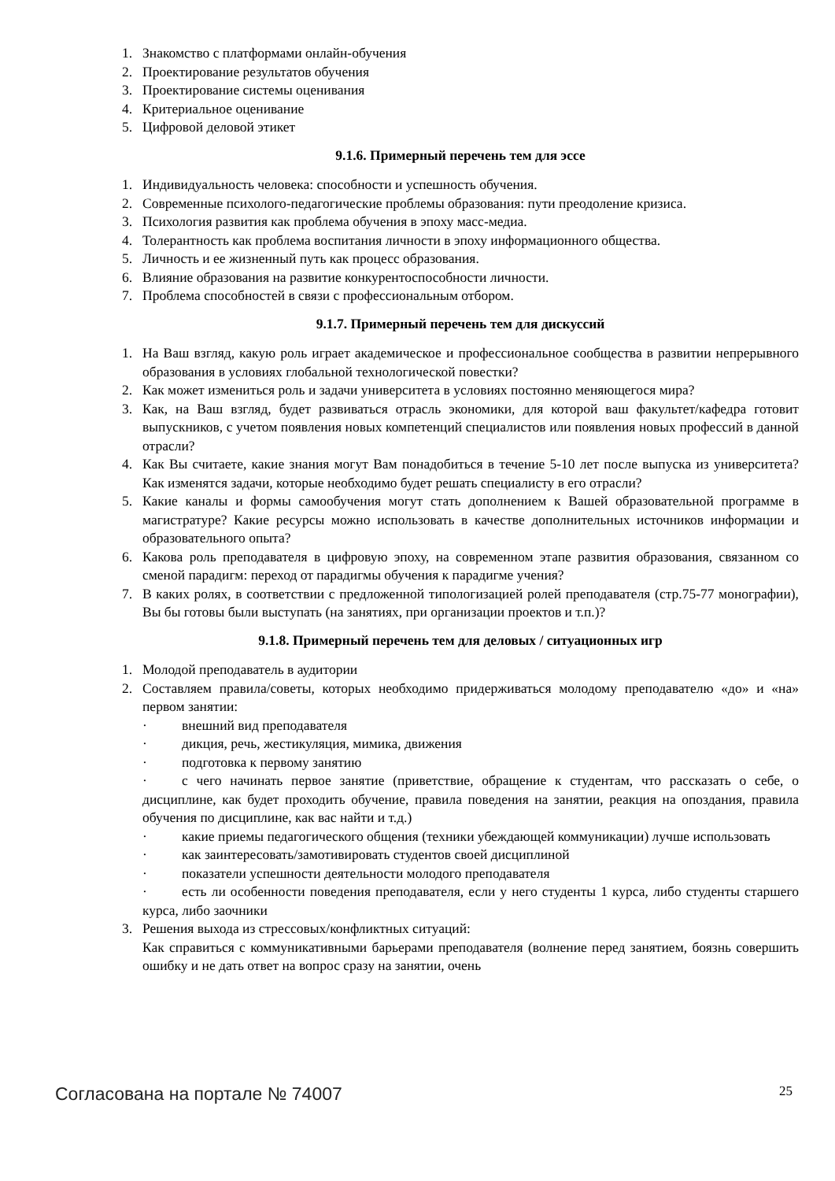1. Знакомство с платформами онлайн-обучения
2. Проектирование результатов обучения
3. Проектирование системы оценивания
4. Критериальное оценивание
5. Цифровой деловой этикет
9.1.6. Примерный перечень тем для эссе
1. Индивидуальность человека: способности и успешность обучения.
2. Современные психолого-педагогические проблемы образования: пути преодоление кризиса.
3. Психология развития как проблема обучения в эпоху масс-медиа.
4. Толерантность как проблема воспитания личности в эпоху информационного общества.
5. Личность и ее жизненный путь как процесс образования.
6. Влияние образования на развитие конкурентоспособности личности.
7. Проблема способностей в связи с профессиональным отбором.
9.1.7. Примерный перечень тем для дискуссий
1. На Ваш взгляд, какую роль играет академическое и профессиональное сообщества в развитии непрерывного образования в условиях глобальной технологической повестки?
2. Как может измениться роль и задачи университета в условиях постоянно меняющегося мира?
3. Как, на Ваш взгляд, будет развиваться отрасль экономики, для которой ваш факультет/кафедра готовит выпускников, с учетом появления новых компетенций специалистов или появления новых профессий в данной отрасли?
4. Как Вы считаете, какие знания могут Вам понадобиться в течение 5-10 лет после выпуска из университета? Как изменятся задачи, которые необходимо будет решать специалисту в его отрасли?
5. Какие каналы и формы самообучения могут стать дополнением к Вашей образовательной программе в магистратуре? Какие ресурсы можно использовать в качестве дополнительных источников информации и образовательного опыта?
6. Какова роль преподавателя в цифровую эпоху, на современном этапе развития образования, связанном со сменой парадигм: переход от парадигмы обучения к парадигме учения?
7. В каких ролях, в соответствии с предложенной типологизацией ролей преподавателя (стр.75-77 монографии), Вы бы готовы были выступать (на занятиях, при организации проектов и т.п.)?
9.1.8. Примерный перечень тем для деловых / ситуационных игр
1. Молодой преподаватель в аудитории
2. Составляем правила/советы, которых необходимо придерживаться молодому преподавателю «до» и «на» первом занятии:
· внешний вид преподавателя
· дикция, речь, жестикуляция, мимика, движения
· подготовка к первому занятию
· с чего начинать первое занятие (приветствие, обращение к студентам, что рассказать о себе, о дисциплине, как будет проходить обучение, правила поведения на занятии, реакция на опоздания, правила обучения по дисциплине, как вас найти и т.д.)
· какие приемы педагогического общения (техники убеждающей коммуникации) лучше использовать
· как заинтересовать/замотивировать студентов своей дисциплиной
· показатели успешности деятельности молодого преподавателя
· есть ли особенности поведения преподавателя, если у него студенты 1 курса, либо студенты старшего курса, либо заочники
3. Решения выхода из стрессовых/конфликтных ситуаций:
Как справиться с коммуникативными барьерами преподавателя (волнение перед занятием, боязнь совершить ошибку и не дать ответ на вопрос сразу на занятии, очень
Согласована на портале № 74007 25